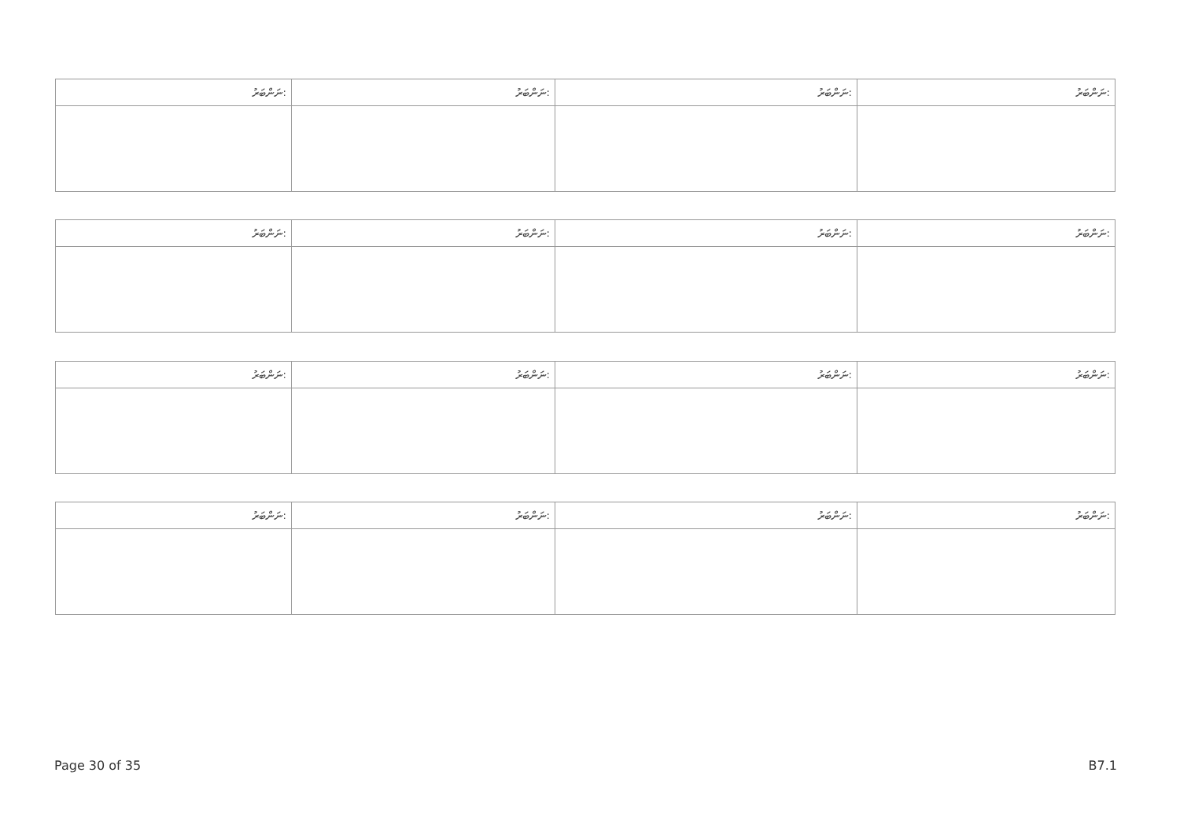| ނަންބަރު: | ނަންބަރު: | ނަންބަރު: | ނަންބަރު: |
| --- | --- | --- | --- |
| ނަންބަރު: | ނަންބަރު: | ނަންބަރު: | ނަންބަރު: |
| --- | --- | --- | --- |
| ނަންބަރު: | ނަންބަރު: | ނަންބަރު: | ނަންބަރު: |
| --- | --- | --- | --- |
| ނަންބަރު: | ނަންބަރު: | ނަންބަރު: | ނަންބަރު: |
| --- | --- | --- | --- |
Page 30 of 35 B7.1